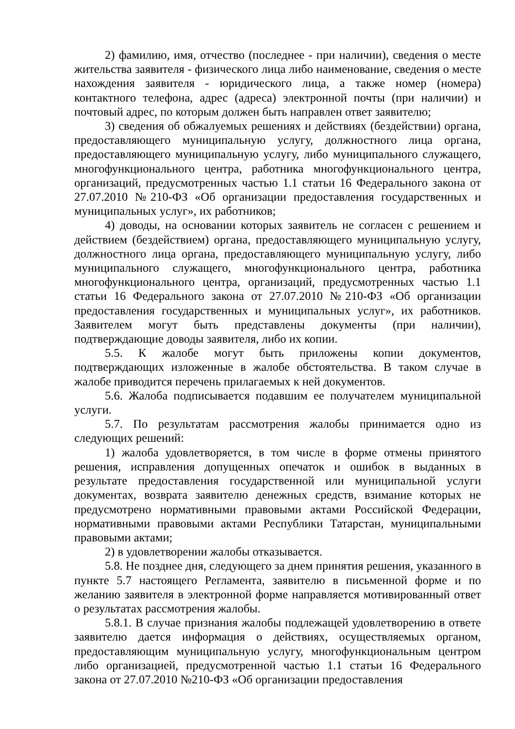2) фамилию, имя, отчество (последнее - при наличии), сведения о месте жительства заявителя - физического лица либо наименование, сведения о месте нахождения заявителя - юридического лица, а также номер (номера) контактного телефона, адрес (адреса) электронной почты (при наличии) и почтовый адрес, по которым должен быть направлен ответ заявителю;
3) сведения об обжалуемых решениях и действиях (бездействии) органа, предоставляющего муниципальную услугу, должностного лица органа, предоставляющего муниципальную услугу, либо муниципального служащего, многофункционального центра, работника многофункционального центра, организаций, предусмотренных частью 1.1 статьи 16 Федерального закона от 27.07.2010 №210-ФЗ «Об организации предоставления государственных и муниципальных услуг», их работников;
4) доводы, на основании которых заявитель не согласен с решением и действием (бездействием) органа, предоставляющего муниципальную услугу, должностного лица органа, предоставляющего муниципальную услугу, либо муниципального служащего, многофункционального центра, работника многофункционального центра, организаций, предусмотренных частью 1.1 статьи 16 Федерального закона от 27.07.2010 №210-ФЗ «Об организации предоставления государственных и муниципальных услуг», их работников. Заявителем могут быть представлены документы (при наличии), подтверждающие доводы заявителя, либо их копии.
5.5. К жалобе могут быть приложены копии документов, подтверждающих изложенные в жалобе обстоятельства. В таком случае в жалобе приводится перечень прилагаемых к ней документов.
5.6. Жалоба подписывается подавшим ее получателем муниципальной услуги.
5.7. По результатам рассмотрения жалобы принимается одно из следующих решений:
1) жалоба удовлетворяется, в том числе в форме отмены принятого решения, исправления допущенных опечаток и ошибок в выданных в результате предоставления государственной или муниципальной услуги документах, возврата заявителю денежных средств, взимание которых не предусмотрено нормативными правовыми актами Российской Федерации, нормативными правовыми актами Республики Татарстан, муниципальными правовыми актами;
2) в удовлетворении жалобы отказывается.
5.8. Не позднее дня, следующего за днем принятия решения, указанного в пункте 5.7 настоящего Регламента, заявителю в письменной форме и по желанию заявителя в электронной форме направляется мотивированный ответ о результатах рассмотрения жалобы.
5.8.1. В случае признания жалобы подлежащей удовлетворению в ответе заявителю дается информация о действиях, осуществляемых органом, предоставляющим муниципальную услугу, многофункциональным центром либо организацией, предусмотренной частью 1.1 статьи 16 Федерального закона от 27.07.2010 №210-ФЗ «Об организации предоставления